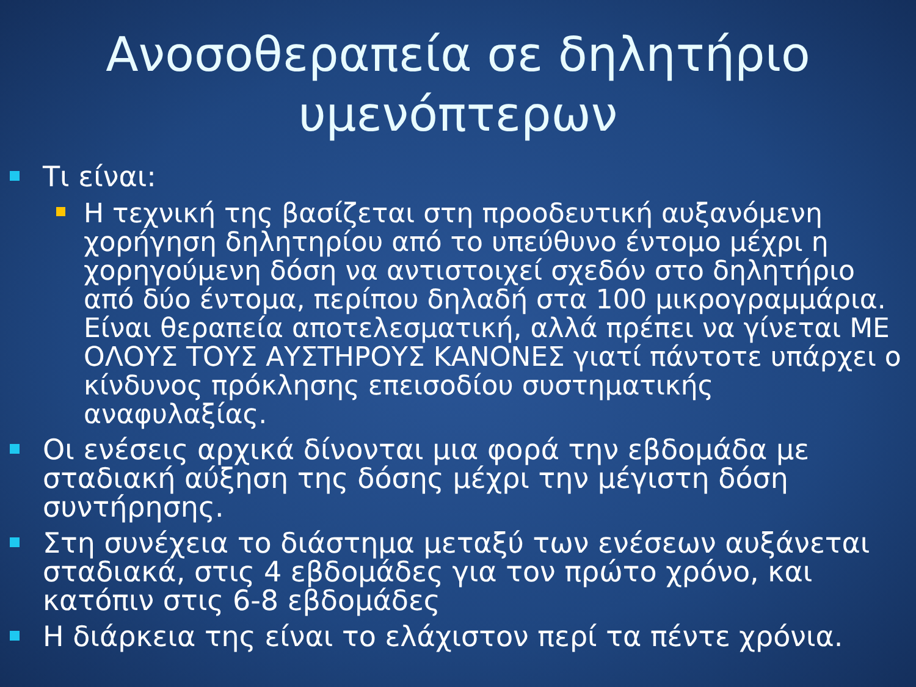Ανοσοθεραπεία σε δηλητήριο
υμενόπτερων
Τι είναι:
Η τεχνική της βασίζεται στη προοδευτική αυξανόμενη χορήγηση δηλητηρίου από το υπεύθυνο έντομο μέχρι η χορηγούμενη δόση να αντιστοιχεί σχεδόν στο δηλητήριο από δύο έντομα, περίπου δηλαδή στα 100 μικρογραμμάρια. Είναι θεραπεία αποτελεσματική, αλλά πρέπει να γίνεται ΜΕ ΟΛΟΥΣ ΤΟΥΣ ΑΥΣΤΗΡΟΥΣ ΚΑΝΟΝΕΣ γιατί πάντοτε υπάρχει ο κίνδυνος πρόκλησης επεισοδίου συστηματικής αναφυλαξίας.
Οι ενέσεις αρχικά δίνονται μια φορά την εβδομάδα με σταδιακή αύξηση της δόσης μέχρι την μέγιστη δόση συντήρησης.
Στη συνέχεια το διάστημα μεταξύ των ενέσεων αυξάνεται σταδιακά, στις 4 εβδομάδες για τον πρώτο χρόνο, και κατόπιν στις 6-8 εβδομάδες
Η διάρκεια της είναι το ελάχιστον περί τα πέντε χρόνια.